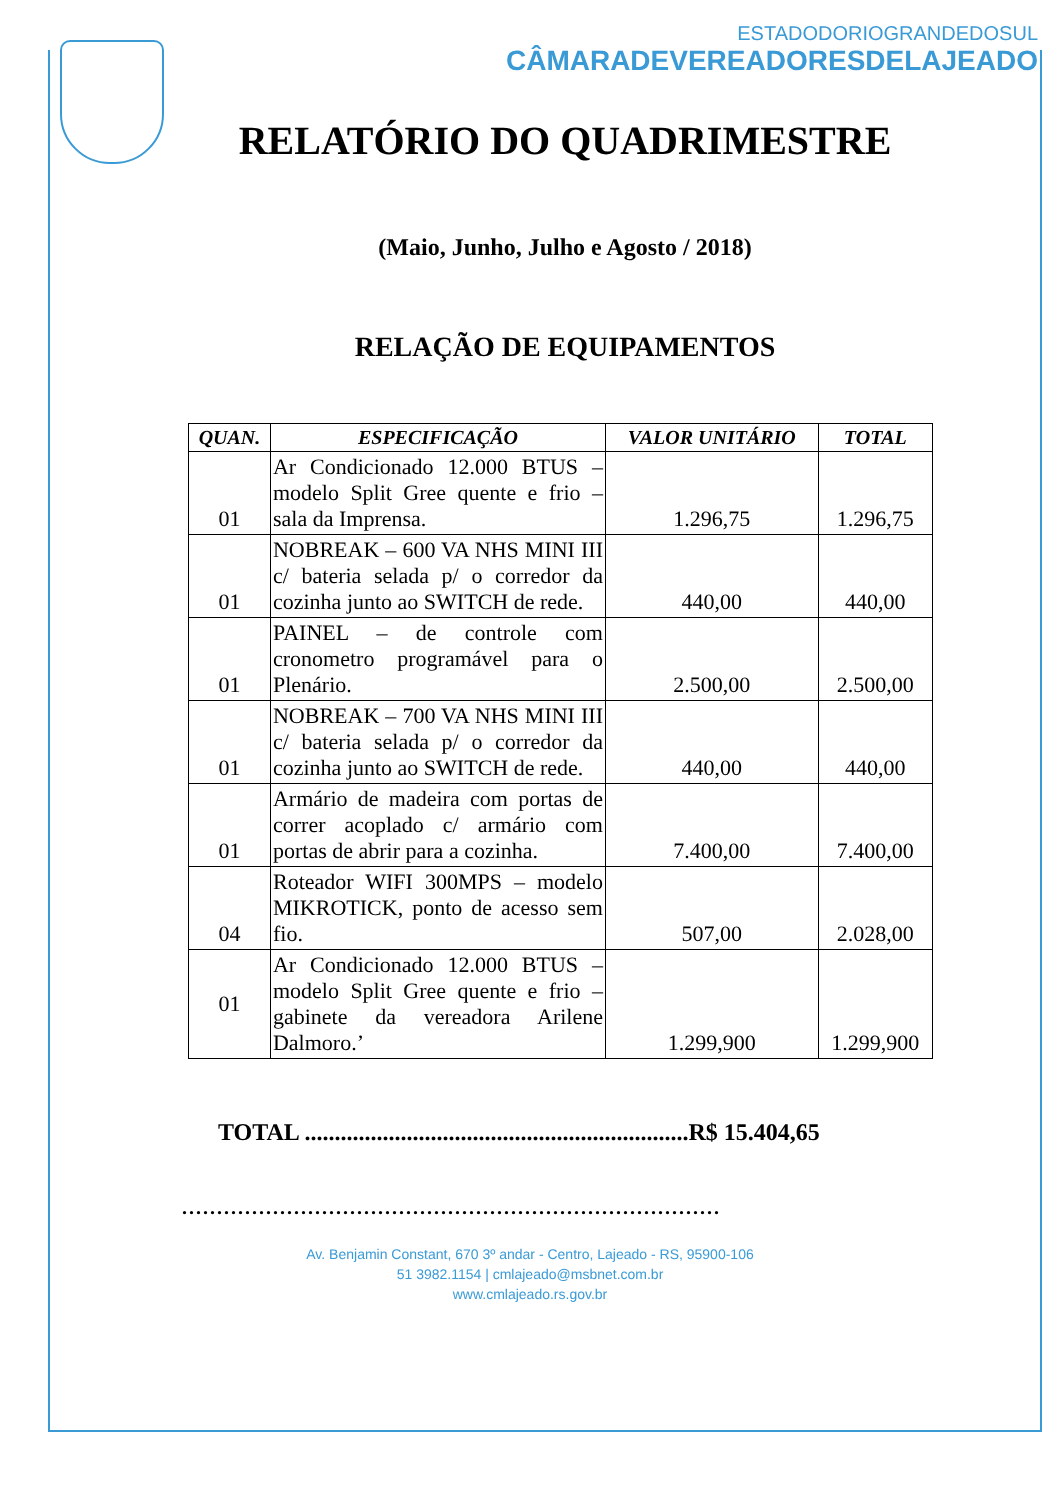ESTADODORIOGRANDEDOSUL
CÂMARADEVEREADORESDELAJEADO
RELATÓRIO DO QUADRIMESTRE
(Maio, Junho, Julho e Agosto / 2018)
RELAÇÃO DE EQUIPAMENTOS
| QUAN. | ESPECIFICAÇÃO | VALOR UNITÁRIO | TOTAL |
| --- | --- | --- | --- |
| 01 | Ar Condicionado 12.000 BTUS – modelo Split Gree quente e frio – sala da Imprensa. | 1.296,75 | 1.296,75 |
| 01 | NOBREAK – 600 VA NHS MINI III c/ bateria selada p/ o corredor da cozinha junto ao SWITCH de rede. | 440,00 | 440,00 |
| 01 | PAINEL – de controle com cronometro programável para o Plenário. | 2.500,00 | 2.500,00 |
| 01 | NOBREAK – 700 VA NHS MINI III c/ bateria selada p/ o corredor da cozinha junto ao SWITCH de rede. | 440,00 | 440,00 |
| 01 | Armário de madeira com portas de correr acoplado c/ armário com portas de abrir para a cozinha. | 7.400,00 | 7.400,00 |
| 04 | Roteador WIFI 300MPS – modelo MIKROTICK, ponto de acesso sem fio. | 507,00 | 2.028,00 |
| 01 | Ar Condicionado 12.000 BTUS – modelo Split Gree quente e frio – gabinete da vereadora Arilene Dalmoro.’ | 1.299,900 | 1.299,900 |
TOTAL ................................................................R$ 15.404,65
.............................................................................
Av. Benjamin Constant, 670 3º andar - Centro, Lajeado - RS, 95900-106
51 3982.1154 | cmlajeado@msbnet.com.br
www.cmlajeado.rs.gov.br